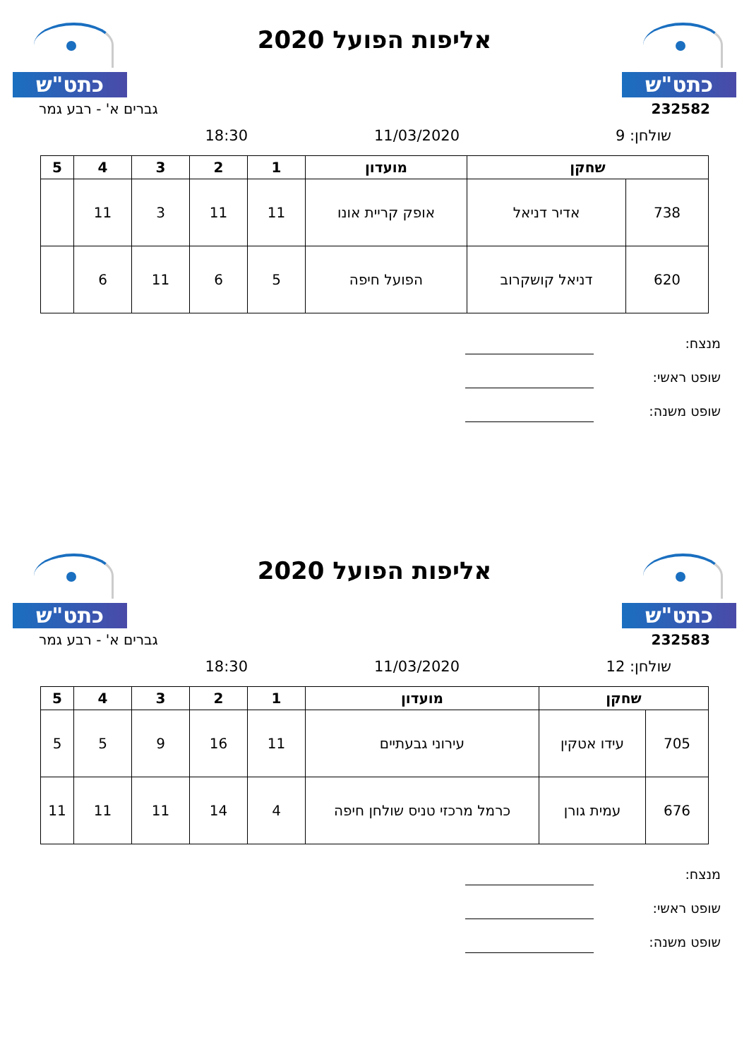כתט"ש
אליפות הפועל 2020
כתט"ש
232582 גברים א' - רבע גמר
שולחן: 9 11/03/2020 18:30
| שחקן | | מועדון | 1 | 2 | 3 | 4 | 5 |
| --- | --- | --- | --- | --- | --- | --- | --- |
| 738 | אדיר דניאל | אופק קריית אונו | 11 | 11 | 3 | 11 | |
| 620 | דניאל קושקרוב | הפועל חיפה | 5 | 6 | 11 | 6 | |
מנצח:
שופט ראשי:
שופט משנה:
כתט"ש
אליפות הפועל 2020
כתט"ש
232583 גברים א' - רבע גמר
שולחן: 12 11/03/2020 18:30
| שחקן | | מועדון | 1 | 2 | 3 | 4 | 5 |
| --- | --- | --- | --- | --- | --- | --- | --- |
| 705 | עידו אטקין | עירוני גבעתיים | 11 | 16 | 9 | 5 | 5 |
| 676 | עמית גורן | כרמל מרכזי טניס שולחן חיפה | 4 | 14 | 11 | 11 | 11 |
מנצח:
שופט ראשי:
שופט משנה: